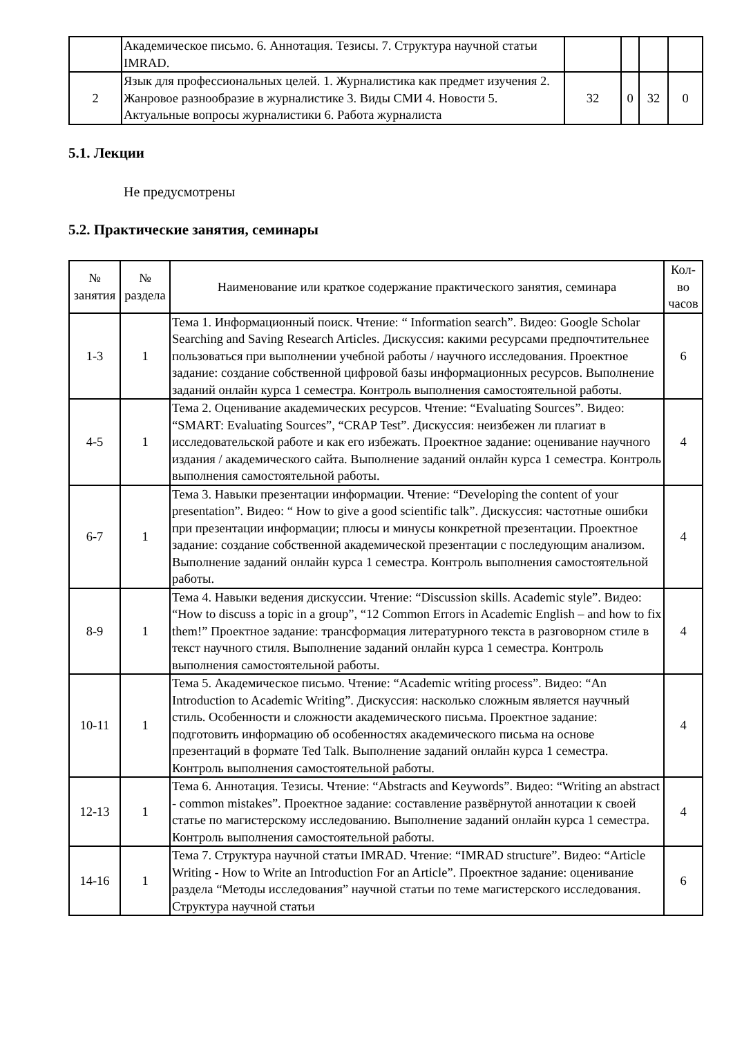| | Академическое письмо. 6. Аннотация. Тезисы. 7. Структура научной статьи IMRAD. | | | | |
| 2 | Язык для профессиональных целей. 1. Журналистика как предмет изучения 2. Жанровое разнообразие в журналистике 3. Виды СМИ 4. Новости 5. Актуальные вопросы журналистики 6. Работа журналиста | 32 | 0 | 32 | 0 |
5.1. Лекции
Не предусмотрены
5.2. Практические занятия, семинары
| № занятия | № раздела | Наименование или краткое содержание практического занятия, семинара | Кол- во часов |
| --- | --- | --- | --- |
| 1-3 | 1 | Тема 1. Информационный поиск. Чтение: “ Information search”. Видео: Google Scholar Searching and Saving Research Articles. Дискуссия: какими ресурсами предпочтительнее пользоваться при выполнении учебной работы / научного исследования. Проектное задание: создание собственной цифровой базы информационных ресурсов. Выполнение заданий онлайн курса 1 семестра. Контроль выполнения самостоятельной работы. | 6 |
| 4-5 | 1 | Тема 2. Оценивание академических ресурсов. Чтение: “Evaluating Sources”. Видео: “SMART: Evaluating Sources”, “CRAP Test”. Дискуссия: неизбежен ли плагиат в исследовательской работе и как его избежать. Проектное задание: оценивание научного издания / академического сайта. Выполнение заданий онлайн курса 1 семестра. Контроль выполнения самостоятельной работы. | 4 |
| 6-7 | 1 | Тема 3. Навыки презентации информации. Чтение: “Developing the content of your presentation”. Видео: “ How to give a good scientific talk”. Дискуссия: частотные ошибки при презентации информации; плюсы и минусы конкретной презентации. Проектное задание: создание собственной академической презентации с последующим анализом. Выполнение заданий онлайн курса 1 семестра. Контроль выполнения самостоятельной работы. | 4 |
| 8-9 | 1 | Тема 4. Навыки ведения дискуссии. Чтение: “Discussion skills. Academic style”. Видео: “How to discuss a topic in a group”, “12 Common Errors in Academic English – and how to fix them!” Проектное задание: трансформация литературного текста в разговорном стиле в текст научного стиля. Выполнение заданий онлайн курса 1 семестра. Контроль выполнения самостоятельной работы. | 4 |
| 10-11 | 1 | Тема 5. Академическое письмо. Чтение: “Academic writing process”. Видео: “An Introduction to Academic Writing”. Дискуссия: насколько сложным является научный стиль. Особенности и сложности академического письма. Проектное задание: подготовить информацию об особенностях академического письма на основе презентаций в формате Ted Talk. Выполнение заданий онлайн курса 1 семестра. Контроль выполнения самостоятельной работы. | 4 |
| 12-13 | 1 | Тема 6. Аннотация. Тезисы. Чтение: “Abstracts and Keywords”. Видео: “Writing an abstract - common mistakes”. Проектное задание: составление развёрнутой аннотации к своей статье по магистерскому исследованию. Выполнение заданий онлайн курса 1 семестра. Контроль выполнения самостоятельной работы. | 4 |
| 14-16 | 1 | Тема 7. Структура научной статьи IMRAD. Чтение: “IMRAD structure”. Видео: “Article Writing - How to Write an Introduction For an Article”. Проектное задание: оценивание раздела “Методы исследования” научной статьи по теме магистерского исследования. Структура научной статьи | 6 |